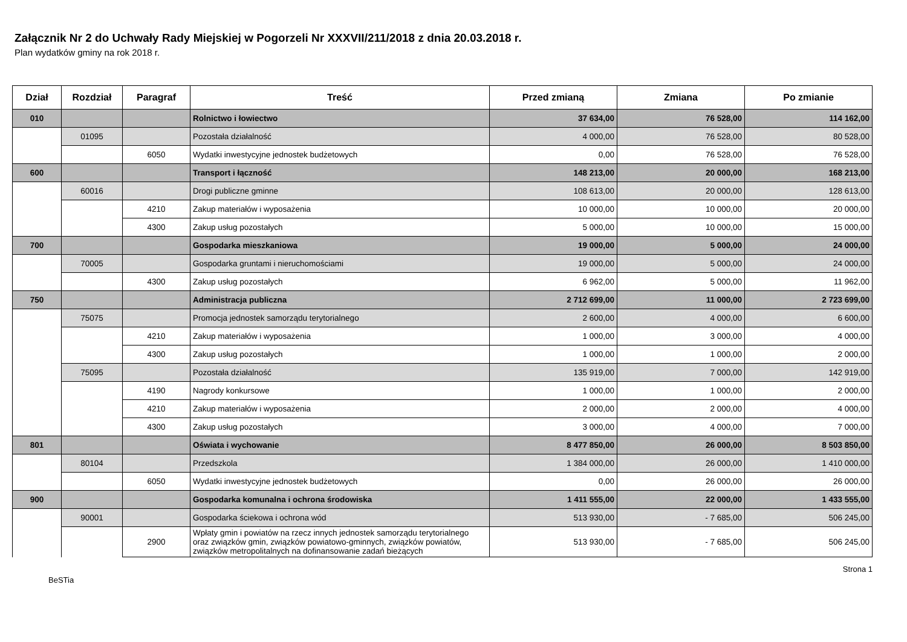Załącznik Nr 2 do Uchwały Rady Miejskiej w Pogorzeli Nr XXXVII/211/2018 z dnia 20.03.2018 r.
Plan wydatków gminy na rok 2018 r.
| Dział | Rozdział | Paragraf | Treść | Przed zmianą | Zmiana | Po zmianie |
| --- | --- | --- | --- | --- | --- | --- |
| 010 | | | Rolnictwo i łowiectwo | 37 634,00 | 76 528,00 | 114 162,00 |
| | 01095 | | Pozostała działalność | 4 000,00 | 76 528,00 | 80 528,00 |
| | | 6050 | Wydatki inwestycyjne jednostek budżetowych | 0,00 | 76 528,00 | 76 528,00 |
| 600 | | | Transport i łączność | 148 213,00 | 20 000,00 | 168 213,00 |
| | 60016 | | Drogi publiczne gminne | 108 613,00 | 20 000,00 | 128 613,00 |
| | | 4210 | Zakup materiałów i wyposażenia | 10 000,00 | 10 000,00 | 20 000,00 |
| | | 4300 | Zakup usług pozostałych | 5 000,00 | 10 000,00 | 15 000,00 |
| 700 | | | Gospodarka mieszkaniowa | 19 000,00 | 5 000,00 | 24 000,00 |
| | 70005 | | Gospodarka gruntami i nieruchomościami | 19 000,00 | 5 000,00 | 24 000,00 |
| | | 4300 | Zakup usług pozostałych | 6 962,00 | 5 000,00 | 11 962,00 |
| 750 | | | Administracja publiczna | 2 712 699,00 | 11 000,00 | 2 723 699,00 |
| | 75075 | | Promocja jednostek samorządu terytorialnego | 2 600,00 | 4 000,00 | 6 600,00 |
| | | 4210 | Zakup materiałów i wyposażenia | 1 000,00 | 3 000,00 | 4 000,00 |
| | | 4300 | Zakup usług pozostałych | 1 000,00 | 1 000,00 | 2 000,00 |
| | 75095 | | Pozostała działalność | 135 919,00 | 7 000,00 | 142 919,00 |
| | | 4190 | Nagrody konkursowe | 1 000,00 | 1 000,00 | 2 000,00 |
| | | 4210 | Zakup materiałów i wyposażenia | 2 000,00 | 2 000,00 | 4 000,00 |
| | | 4300 | Zakup usług pozostałych | 3 000,00 | 4 000,00 | 7 000,00 |
| 801 | | | Oświata i wychowanie | 8 477 850,00 | 26 000,00 | 8 503 850,00 |
| | 80104 | | Przedszkola | 1 384 000,00 | 26 000,00 | 1 410 000,00 |
| | | 6050 | Wydatki inwestycyjne jednostek budżetowych | 0,00 | 26 000,00 | 26 000,00 |
| 900 | | | Gospodarka komunalna i ochrona środowiska | 1 411 555,00 | 22 000,00 | 1 433 555,00 |
| | 90001 | | Gospodarka ściekowa i ochrona wód | 513 930,00 | - 7 685,00 | 506 245,00 |
| | | 2900 | Wpłaty gmin i powiatów na rzecz innych jednostek samorządu terytorialnego oraz związków gmin, związków powiatowo-gminnych, związków powiatów, związków metropolitalnych na dofinansowanie zadań bieżących | 513 930,00 | - 7 685,00 | 506 245,00 |
BeSTia Strona 1